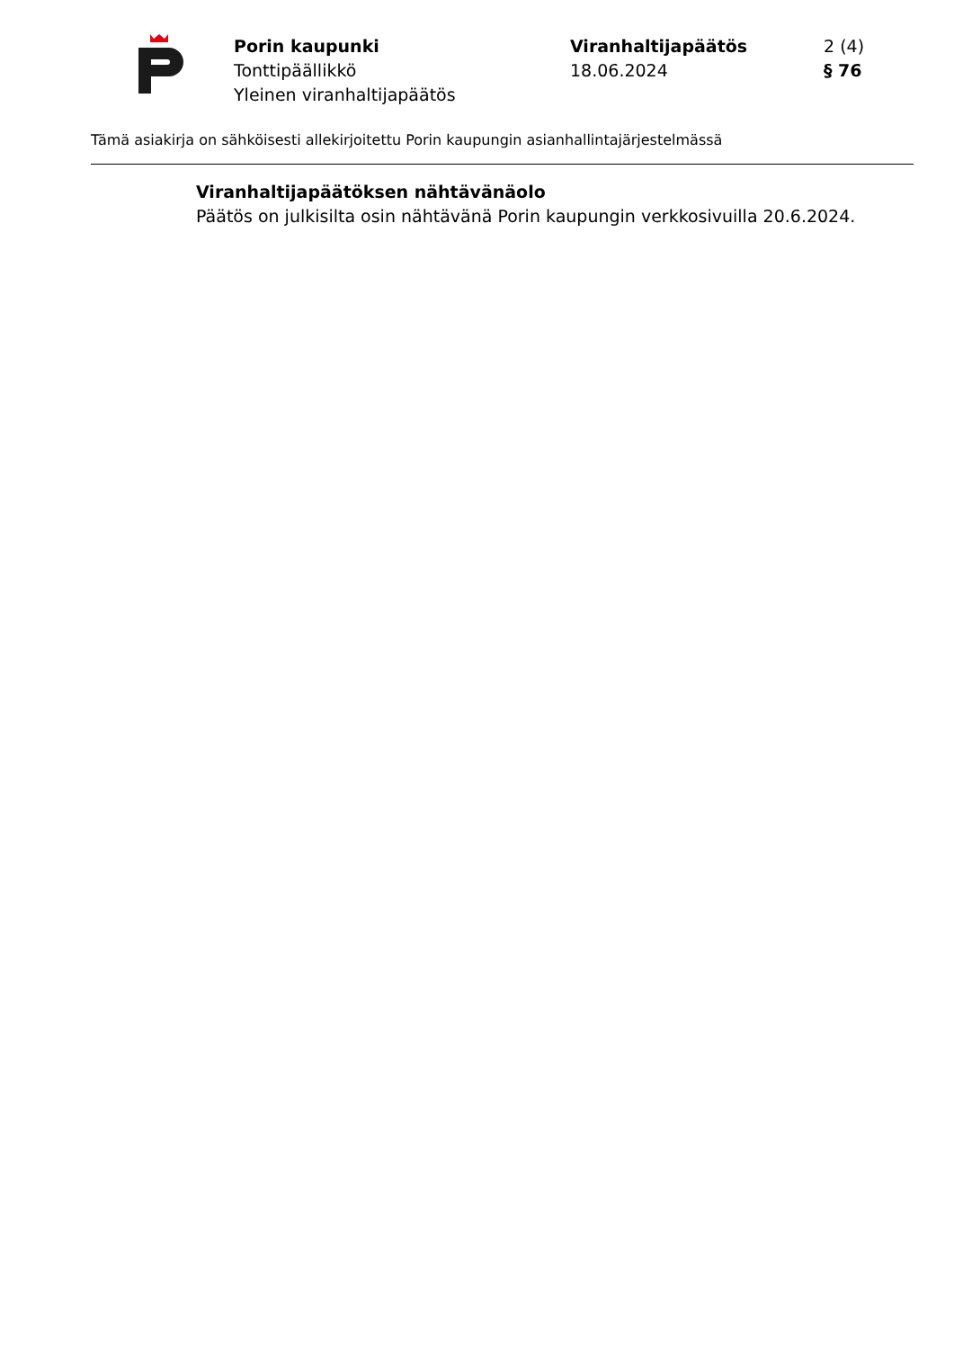Porin kaupunki
Tonttipäällikkö
Yleinen viranhaltijapäätös
Viranhaltijapäätös
18.06.2024
2 (4)
§ 76
Tämä asiakirja on sähköisesti allekirjoitettu Porin kaupungin asianhallintajärjestelmässä
Viranhaltijapäätöksen nähtävänäolo
Päätös on julkisilta osin nähtävänä Porin kaupungin verkkosivuilla 20.6.2024.